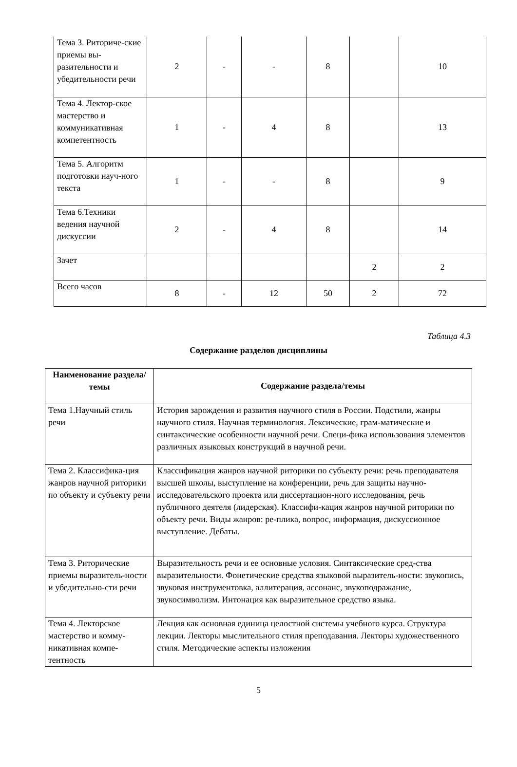| Тема 3. Риториче-ские приемы вы-разительности и убедительности речи | 2 | - | - | 8 | | 10 |
| Тема 4. Лектор-ское мастерство и коммуникативная компетентность | 1 | - | 4 | 8 | | 13 |
| Тема 5. Алгоритм подготовки науч-ного текста | 1 | - | - | 8 | | 9 |
| Тема 6.Техники ведения научной дискуссии | 2 | - | 4 | 8 | | 14 |
| Зачет | | | | | 2 | 2 |
| Всего часов | 8 | - | 12 | 50 | 2 | 72 |
Таблица 4.3
Содержание разделов дисциплины
| Наименование раздела/темы | Содержание раздела/темы |
| --- | --- |
| Тема 1.Научный стиль речи | История зарождения и развития научного стиля в России. Подстили, жанры научного стиля. Научная терминология. Лексические, грам-матические и синтаксические особенности научной речи. Специ-фика использования элементов различных языковых конструкций в научной речи. |
| Тема 2. Классифика-ция жанров научной риторики по объекту и субъекту речи | Классификация жанров научной риторики по субъекту речи: речь преподавателя высшей школы, выступление на конференции, речь для защиты научно-исследовательского проекта или диссертацион-ного исследования, речь публичного деятеля (лидерская). Классифи-кация жанров научной риторики по объекту речи. Виды жанров: ре-плика, вопрос, информация, дискуссионное выступление. Дебаты. |
| Тема 3. Риторические приемы выразитель-ности и убедительно-сти речи | Выразительность речи и ее основные условия. Синтаксические сред-ства выразительности. Фонетические средства языковой выразитель-ности: звукопись, звуковая инструментовка, аллитерация, ассонанс, звукоподражание, звукосимволизм. Интонация как выразительное средство языка. |
| Тема 4. Лекторское мастерство и комму-никативная компе-тентность | Лекция как основная единица целостной системы учебного курса. Структура лекции. Лекторы мыслительного стиля преподавания. Лекторы художественного стиля. Методические аспекты изложения |
5